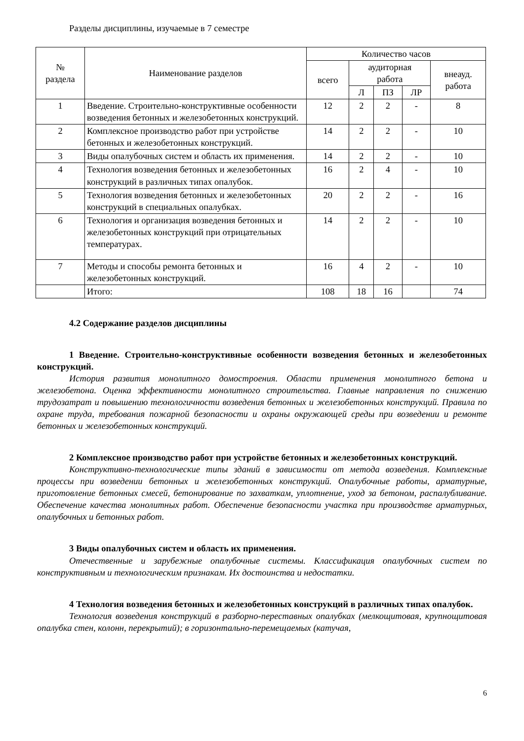Разделы дисциплины, изучаемые в 7 семестре
| № раздела | Наименование разделов | Количество часов | | | | |
| --- | --- | --- | --- | --- | --- | --- |
| | | всего | аудиторная работа | | | внеауд. работа |
| | | | Л | ПЗ | ЛР | |
| 1 | Введение. Строительно-конструктивные особенности возведения бетонных и железобетонных конструкций. | 12 | 2 | 2 | - | 8 |
| 2 | Комплексное производство работ при устройстве бетонных и железобетонных конструкций. | 14 | 2 | 2 | - | 10 |
| 3 | Виды опалубочных систем и область их применения. | 14 | 2 | 2 | - | 10 |
| 4 | Технология возведения бетонных и железобетонных конструкций в различных типах опалубок. | 16 | 2 | 4 | - | 10 |
| 5 | Технология возведения бетонных и железобетонных конструкций в специальных опалубках. | 20 | 2 | 2 | - | 16 |
| 6 | Технология и организация возведения бетонных и железобетонных конструкций при отрицательных температурах. | 14 | 2 | 2 | - | 10 |
| 7 | Методы и способы ремонта бетонных и железобетонных конструкций. | 16 | 4 | 2 | - | 10 |
| | Итого: | 108 | 18 | 16 | | 74 |
4.2 Содержание разделов дисциплины
1 Введение. Строительно-конструктивные особенности возведения бетонных и железобетонных конструкций.
История развития монолитного домостроения. Области применения монолитного бетона и железобетона. Оценка эффективности монолитного строительства. Главные направления по снижению трудозатрат и повышению технологичности возведения бетонных и железобетонных конструкций. Правила по охране труда, требования пожарной безопасности и охраны окружающей среды при возведении и ремонте бетонных и железобетонных конструкций.
2 Комплексное производство работ при устройстве бетонных и железобетонных конструкций.
Конструктивно-технологические типы зданий в зависимости от метода возведения. Комплексные процессы при возведении бетонных и железобетонных конструкций. Опалубочные работы, арматурные, приготовление бетонных смесей, бетонирование по захваткам, уплотнение, уход за бетоном, распалубливание. Обеспечение качества монолитных работ. Обеспечение безопасности участка при производстве арматурных, опалубочных и бетонных работ.
3 Виды опалубочных систем и область их применения.
Отечественные и зарубежные опалубочные системы. Классификация опалубочных систем по конструктивным и технологическим признакам. Их достоинства и недостатки.
4 Технология возведения бетонных и железобетонных конструкций в различных типах опалубок.
Технология возведения конструкций в разборно-переставных опалубках (мелкощитовая, крупнощитовая опалубка стен, колонн, перекрытий); в горизонтально-перемещаемых (катучая,
6